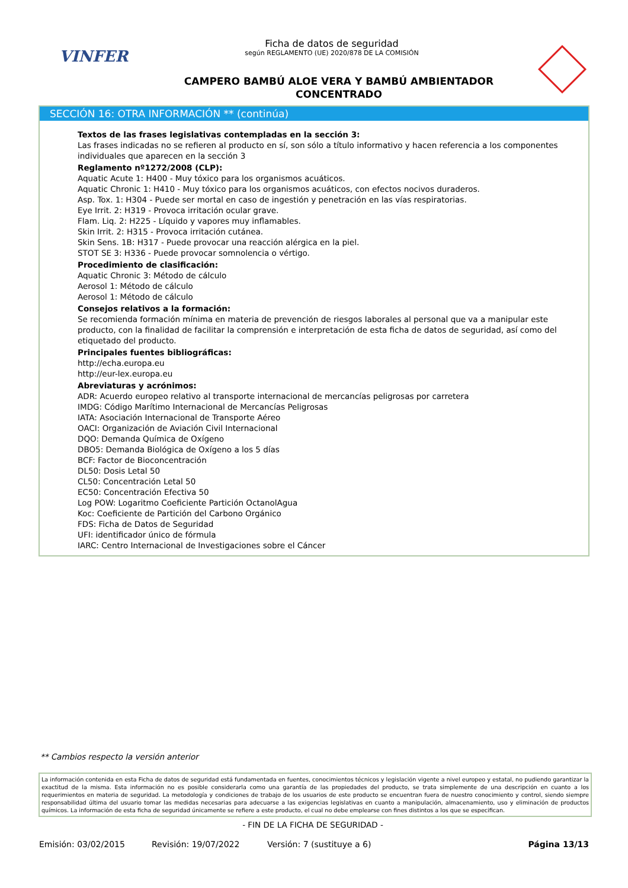VINFER
Ficha de datos de seguridad
según REGLAMENTO (UE) 2020/878 DE LA COMISIÓN
CAMPERO BAMBÚ ALOE VERA Y BAMBÚ AMBIENTADOR
CONCENTRADO
SECCIÓN 16: OTRA INFORMACIÓN ** (continúa)
Textos de las frases legislativas contempladas en la sección 3:
Las frases indicadas no se refieren al producto en sí, son sólo a título informativo y hacen referencia a los componentes individuales que aparecen en la sección 3
Reglamento nº1272/2008 (CLP):
Aquatic Acute 1: H400 - Muy tóxico para los organismos acuáticos.
Aquatic Chronic 1: H410 - Muy tóxico para los organismos acuáticos, con efectos nocivos duraderos.
Asp. Tox. 1: H304 - Puede ser mortal en caso de ingestión y penetración en las vías respiratorias.
Eye Irrit. 2: H319 - Provoca irritación ocular grave.
Flam. Liq. 2: H225 - Líquido y vapores muy inflamables.
Skin Irrit. 2: H315 - Provoca irritación cutánea.
Skin Sens. 1B: H317 - Puede provocar una reacción alérgica en la piel.
STOT SE 3: H336 - Puede provocar somnolencia o vértigo.
Procedimiento de clasificación:
Aquatic Chronic 3: Método de cálculo
Aerosol 1: Método de cálculo
Aerosol 1: Método de cálculo
Consejos relativos a la formación:
Se recomienda formación mínima en materia de prevención de riesgos laborales al personal que va a manipular este producto, con la finalidad de facilitar la comprensión e interpretación de esta ficha de datos de seguridad, así como del etiquetado del producto.
Principales fuentes bibliográficas:
http://echa.europa.eu
http://eur-lex.europa.eu
Abreviaturas y acrónimos:
ADR: Acuerdo europeo relativo al transporte internacional de mercancías peligrosas por carretera
IMDG: Código Marítimo Internacional de Mercancías Peligrosas
IATA: Asociación Internacional de Transporte Aéreo
OACI: Organización de Aviación Civil Internacional
DQO: Demanda Química de Oxígeno
DBO5: Demanda Biológica de Oxígeno a los 5 días
BCF: Factor de Bioconcentración
DL50: Dosis Letal 50
CL50: Concentración Letal 50
EC50: Concentración Efectiva 50
Log POW: Logaritmo Coeficiente Partición OctanolAgua
Koc: Coeficiente de Partición del Carbono Orgánico
FDS: Ficha de Datos de Seguridad
UFI: identificador único de fórmula
IARC: Centro Internacional de Investigaciones sobre el Cáncer
** Cambios respecto la versión anterior
La información contenida en esta Ficha de datos de seguridad está fundamentada en fuentes, conocimientos técnicos y legislación vigente a nivel europeo y estatal, no pudiendo garantizar la exactitud de la misma. Esta información no es posible considerarla como una garantía de las propiedades del producto, se trata simplemente de una descripción en cuanto a los requerimientos en materia de seguridad. La metodología y condiciones de trabajo de los usuarios de este producto se encuentran fuera de nuestro conocimiento y control, siendo siempre responsabilidad última del usuario tomar las medidas necesarias para adecuarse a las exigencias legislativas en cuanto a manipulación, almacenamiento, uso y eliminación de productos químicos. La información de esta ficha de seguridad únicamente se refiere a este producto, el cual no debe emplearse con fines distintos a los que se especifican.
- FIN DE LA FICHA DE SEGURIDAD -
Emisión: 03/02/2015 Revisión: 19/07/2022 Versión: 7 (sustituye a 6) Página 13/13